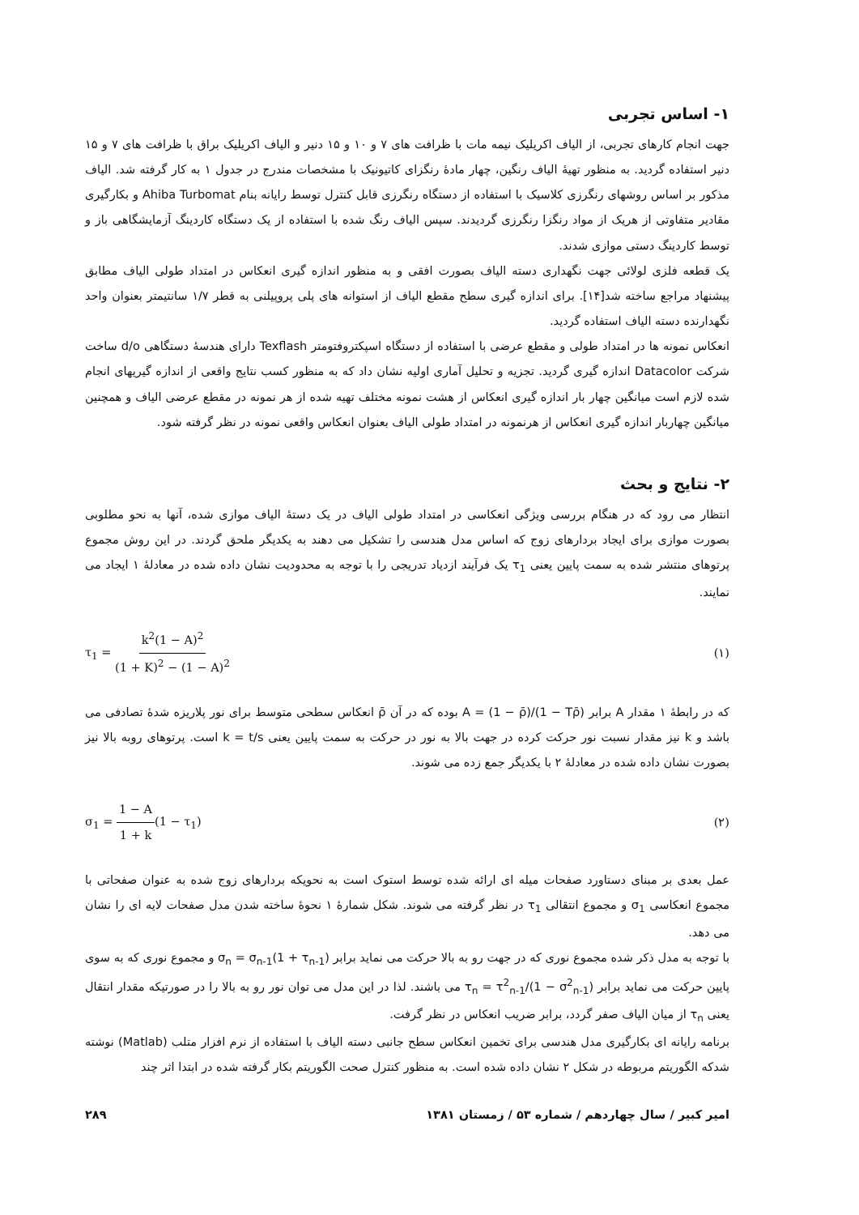۱- اساس تجربی
جهت انجام کارهای تجربی، از الیاف اکریلیک نیمه مات با ظرافت های ۷ و ۱۰ و ۱۵ دنیر و الیاف اکریلیک براق با ظرافت های ۷ و ۱۵ دنیر استفاده گردید. به منظور تهیهٔ الیاف رنگین، چهار مادهٔ رنگزای کاتیونیک با مشخصات مندرج در جدول ۱ به کار گرفته شد. الیاف مذکور بر اساس روشهای رنگرزی کلاسیک با استفاده از دستگاه رنگرزی قابل کنترل توسط رایانه بنام Ahiba Turbomat و بکارگیری مقادیر متفاوتی از هریک از مواد رنگزا رنگرزی گردیدند. سپس الیاف رنگ شده با استفاده از یک دستگاه کاردینگ آزمایشگاهی باز و توسط کاردینگ دستی موازی شدند.
یک قطعه فلزی لولائی جهت نگهداری دسته الیاف بصورت افقی و به منظور اندازه گیری انعکاس در امتداد طولی الیاف مطابق پیشنهاد مراجع ساخته شد[۱۴]. برای اندازه گیری سطح مقطع الیاف از استوانه های پلی پروپیلنی به قطر ۱/۷ سانتیمتر بعنوان واحد نگهدارنده دسته الیاف استفاده گردید.
انعکاس نمونه ها در امتداد طولی و مقطع عرضی با استفاده از دستگاه اسپکتروفتومتر Texflash دارای هندسهٔ دستگاهی d/o ساخت شرکت Datacolor اندازه گیری گردید. تجزیه و تحلیل آماری اولیه نشان داد که به منظور کسب نتایج واقعی از اندازه گیریهای انجام شده لازم است میانگین چهار بار اندازه گیری انعکاس از هشت نمونه مختلف تهیه شده از هر نمونه در مقطع عرضی الیاف و همچنین میانگین چهاربار اندازه گیری انعکاس از هرنمونه در امتداد طولی الیاف بعنوان انعکاس واقعی نمونه در نظر گرفته شود.
۲- نتایج و بحث
انتظار می رود که در هنگام بررسی ویژگی انعکاسی در امتداد طولی الیاف در یک دستهٔ الیاف موازی شده، آنها به نحو مطلوبی بصورت موازی برای ایجاد بردارهای زوج که اساس مدل هندسی را تشکیل می دهند به یکدیگر ملحق گردند. در این روش مجموع پرتوهای منتشر شده به سمت پایین یعنی τ<sub>1</sub> یک فرآیند ازدیاد تدریجی را با توجه به محدودیت نشان داده شده در معادلهٔ ۱ ایجاد می نمایند.
τ<sub>1</sub> = k<sup>2</sup>(1 − A)<sup>2</sup> (1 + K)<sup>2</sup> − (1 − A)<sup>2</sup> (۱)
که در رابطهٔ ۱ مقدار A برابر A = (1 − ρ̄)/(1 − Tρ̄) بوده که در آن ρ̄ انعکاس سطحی متوسط برای نور پلاریزه شدهٔ تصادفی می باشد و k نیز مقدار نسبت نور حرکت کرده در جهت بالا به نور در حرکت به سمت پایین یعنی k = t/s است. پرتوهای روبه بالا نیز بصورت نشان داده شده در معادلهٔ ۲ با یکدیگر جمع زده می شوند.
σ<sub>1</sub> = 1 − A 1 + k(1 − τ<sub>1</sub>) (۲)
عمل بعدی بر مبنای دستاورد صفحات میله ای ارائه شده توسط استوک است به نحویکه بردارهای زوج شده به عنوان صفحاتی با مجموع انعکاسی σ<sub>1</sub> و مجموع انتقالی τ<sub>1</sub> در نظر گرفته می شوند. شکل شمارهٔ ۱ نحوهٔ ساخته شدن مدل صفحات لایه ای را نشان می دهد.
با توجه به مدل ذکر شده مجموع نوری که در جهت رو به بالا حرکت می نماید برابر σ<sub>n</sub> = σ<sub>n-1</sub>(1 + τ<sub>n-1</sub>) و مجموع نوری که به سوی پایین حرکت می نماید برابر τ<sub>n</sub> = τ<sup>2</sup><sub>n-1</sub>/(1 − σ<sup>2</sup><sub>n-1</sub>) می باشند. لذا در این مدل می توان نور رو به بالا را در صورتیکه مقدار انتقال یعنی τ<sub>n</sub> از میان الیاف صفر گردد، برابر ضریب انعکاس در نظر گرفت.
برنامه رایانه ای بکارگیری مدل هندسی برای تخمین انعکاس سطح جانبی دسته الیاف با استفاده از نرم افزار متلب (Matlab) نوشته شدکه الگوریتم مربوطه در شکل ۲ نشان داده شده است. به منظور کنترل صحت الگوریتم بکار گرفته شده در ابتدا اثر چند
امیر کبیر / سال چهاردهم / شماره ۵۳ / زمستان ۱۳۸۱ ۲۸۹